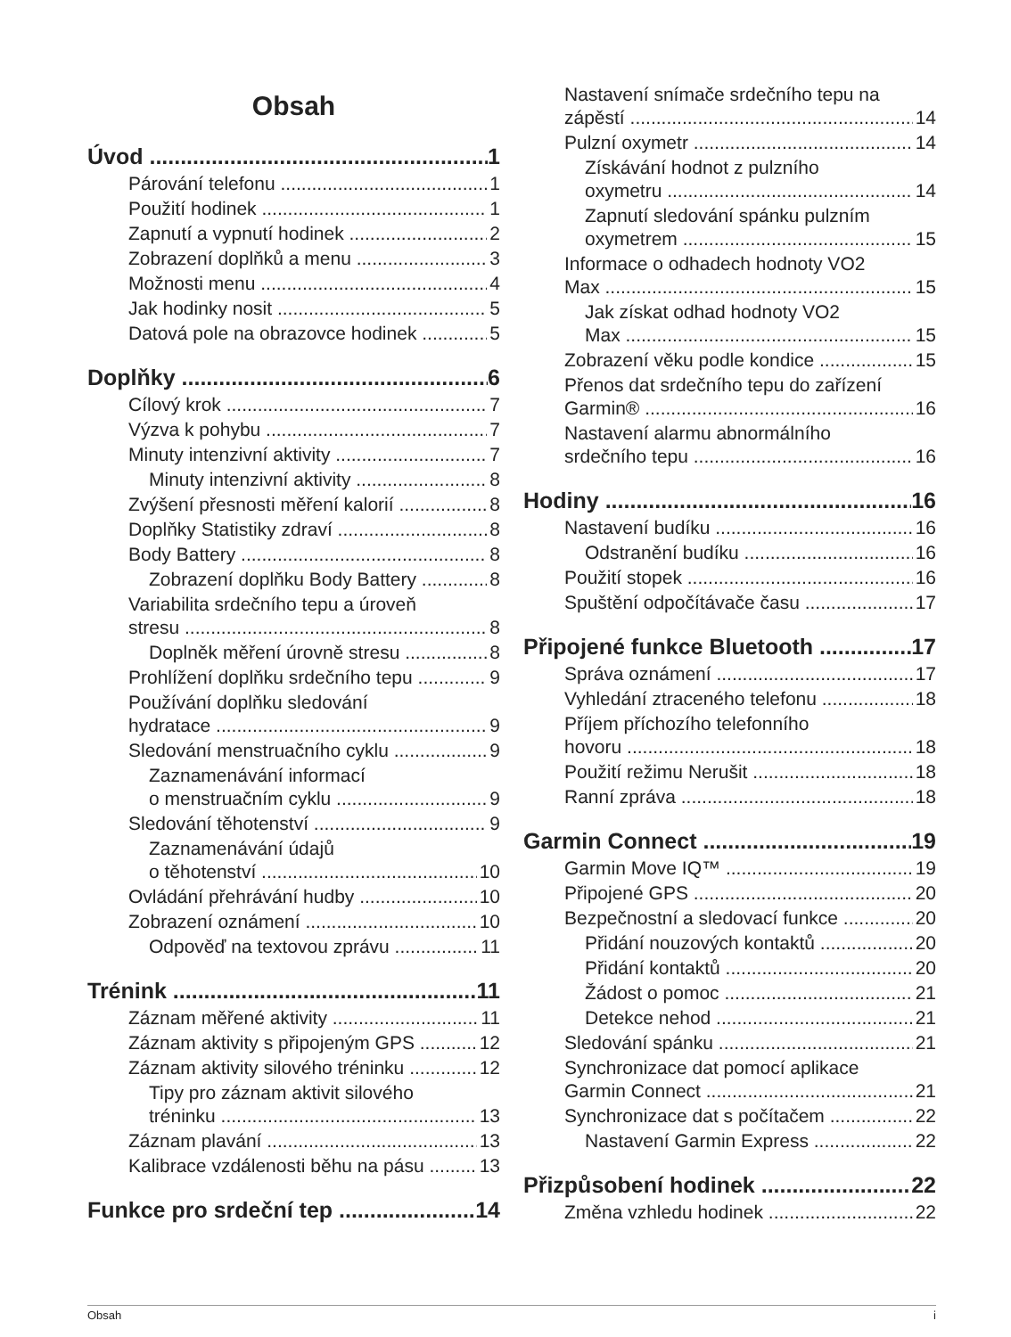Obsah
Úvod 1
Párování telefonu 1
Použití hodinek 1
Zapnutí a vypnutí hodinek 2
Zobrazení doplňků a menu 3
Možnosti menu 4
Jak hodinky nosit 5
Datová pole na obrazovce hodinek 5
Doplňky 6
Cílový krok 7
Výzva k pohybu 7
Minuty intenzivní aktivity 7
Minuty intenzivní aktivity 8
Zvýšení přesnosti měření kalorií 8
Doplňky Statistiky zdraví 8
Body Battery 8
Zobrazení doplňku Body Battery 8
Variabilita srdečního tepu a úroveň
stresu 8
Doplněk měření úrovně stresu 8
Prohlížení doplňku srdečního tepu 9
Používání doplňku sledování
hydratace 9
Sledování menstruačního cyklu 9
Zaznamenávání informací
o menstruačním cyklu 9
Sledování těhotenství 9
Zaznamenávání údajů
o těhotenství 10
Ovládání přehrávání hudby 10
Zobrazení oznámení 10
Odpověď na textovou zprávu 11
Trénink 11
Záznam měřené aktivity 11
Záznam aktivity s připojeným GPS 12
Záznam aktivity silového tréninku 12
Tipy pro záznam aktivit silového
tréninku 13
Záznam plavání 13
Kalibrace vzdálenosti běhu na pásu 13
Funkce pro srdeční tep 14
Nastavení snímače srdečního tepu na
zápěstí 14
Pulzní oxymetr 14
Získávání hodnot z pulzního
oxymetru 14
Zapnutí sledování spánku pulzním
oxymetrem 15
Informace o odhadech hodnoty VO2
Max 15
Jak získat odhad hodnoty VO2
Max 15
Zobrazení věku podle kondice 15
Přenos dat srdečního tepu do zařízení
Garmin® 16
Nastavení alarmu abnormálního
srdečního tepu 16
Hodiny 16
Nastavení budíku 16
Odstranění budíku 16
Použití stopek 16
Spuštění odpočítávače času 17
Připojené funkce Bluetooth 17
Správa oznámení 17
Vyhledání ztraceného telefonu 18
Příjem příchozího telefonního
hovoru 18
Použití režimu Nerušit 18
Ranní zpráva 18
Garmin Connect 19
Garmin Move IQ™ 19
Připojené GPS 20
Bezpečnostní a sledovací funkce 20
Přidání nouzových kontaktů 20
Přidání kontaktů 20
Žádost o pomoc 21
Detekce nehod 21
Sledování spánku 21
Synchronizace dat pomocí aplikace
Garmin Connect 21
Synchronizace dat s počítačem 22
Nastavení Garmin Express 22
Přizpůsobení hodinek 22
Změna vzhledu hodinek 22
Obsah i